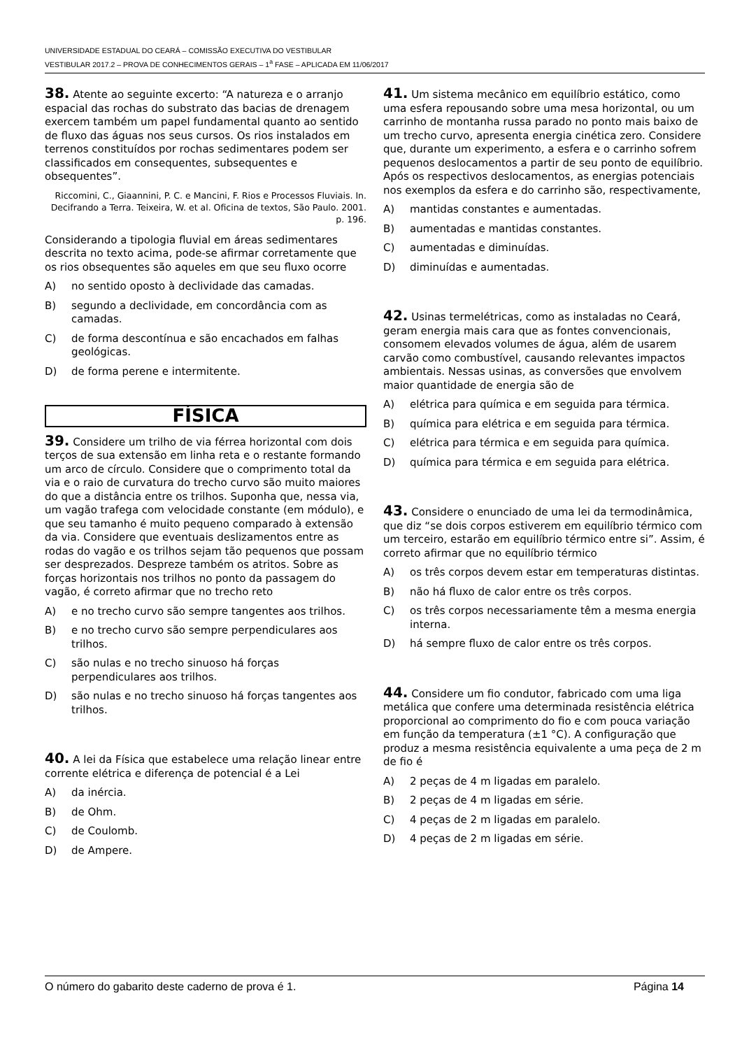UNIVERSIDADE ESTADUAL DO CEARÁ – COMISSÃO EXECUTIVA DO VESTIBULAR
VESTIBULAR 2017.2 – PROVA DE CONHECIMENTOS GERAIS – 1<sup>a</sup> FASE – APLICADA EM 11/06/2017
38. Atente ao seguinte excerto: “A natureza e o arranjo espacial das rochas do substrato das bacias de drenagem exercem também um papel fundamental quanto ao sentido de fluxo das águas nos seus cursos. Os rios instalados em terrenos constituídos por rochas sedimentares podem ser classificados em consequentes, subsequentes e obsequentes”.
Riccomini, C., Giaannini, P. C. e Mancini, F. Rios e Processos Fluviais. In. Decifrando a Terra. Teixeira, W. et al. Oficina de textos, São Paulo. 2001. p. 196.
Considerando a tipologia fluvial em áreas sedimentares descrita no texto acima, pode-se afirmar corretamente que os rios obsequentes são aqueles em que seu fluxo ocorre
A) no sentido oposto à declividade das camadas.
B) segundo a declividade, em concordância com as camadas.
C) de forma descontínua e são encachados em falhas geológicas.
D) de forma perene e intermitente.
FÍSICA
39. Considere um trilho de via férrea horizontal com dois terços de sua extensão em linha reta e o restante formando um arco de círculo. Considere que o comprimento total da via e o raio de curvatura do trecho curvo são muito maiores do que a distância entre os trilhos. Suponha que, nessa via, um vagão trafega com velocidade constante (em módulo), e que seu tamanho é muito pequeno comparado à extensão da via. Considere que eventuais deslizamentos entre as rodas do vagão e os trilhos sejam tão pequenos que possam ser desprezados. Despreze também os atritos. Sobre as forças horizontais nos trilhos no ponto da passagem do vagão, é correto afirmar que no trecho reto
A) e no trecho curvo são sempre tangentes aos trilhos.
B) e no trecho curvo são sempre perpendiculares aos trilhos.
C) são nulas e no trecho sinuoso há forças perpendiculares aos trilhos.
D) são nulas e no trecho sinuoso há forças tangentes aos trilhos.
40. A lei da Física que estabelece uma relação linear entre corrente elétrica e diferença de potencial é a Lei
A) da inércia.
B) de Ohm.
C) de Coulomb.
D) de Ampere.
41. Um sistema mecânico em equilíbrio estático, como uma esfera repousando sobre uma mesa horizontal, ou um carrinho de montanha russa parado no ponto mais baixo de um trecho curvo, apresenta energia cinética zero. Considere que, durante um experimento, a esfera e o carrinho sofrem pequenos deslocamentos a partir de seu ponto de equilíbrio. Após os respectivos deslocamentos, as energias potenciais nos exemplos da esfera e do carrinho são, respectivamente,
A) mantidas constantes e aumentadas.
B) aumentadas e mantidas constantes.
C) aumentadas e diminuídas.
D) diminuídas e aumentadas.
42. Usinas termelétricas, como as instaladas no Ceará, geram energia mais cara que as fontes convencionais, consomem elevados volumes de água, além de usarem carvão como combustível, causando relevantes impactos ambientais. Nessas usinas, as conversões que envolvem maior quantidade de energia são de
A) elétrica para química e em seguida para térmica.
B) química para elétrica e em seguida para térmica.
C) elétrica para térmica e em seguida para química.
D) química para térmica e em seguida para elétrica.
43. Considere o enunciado de uma lei da termodinâmica, que diz “se dois corpos estiverem em equilíbrio térmico com um terceiro, estarão em equilíbrio térmico entre si”. Assim, é correto afirmar que no equilíbrio térmico
A) os três corpos devem estar em temperaturas distintas.
B) não há fluxo de calor entre os três corpos.
C) os três corpos necessariamente têm a mesma energia interna.
D) há sempre fluxo de calor entre os três corpos.
44. Considere um fio condutor, fabricado com uma liga metálica que confere uma determinada resistência elétrica proporcional ao comprimento do fio e com pouca variação em função da temperatura (±1 °C). A configuração que produz a mesma resistência equivalente a uma peça de 2 m de fio é
A) 2 peças de 4 m ligadas em paralelo.
B) 2 peças de 4 m ligadas em série.
C) 4 peças de 2 m ligadas em paralelo.
D) 4 peças de 2 m ligadas em série.
O número do gabarito deste caderno de prova é 1. Página 14